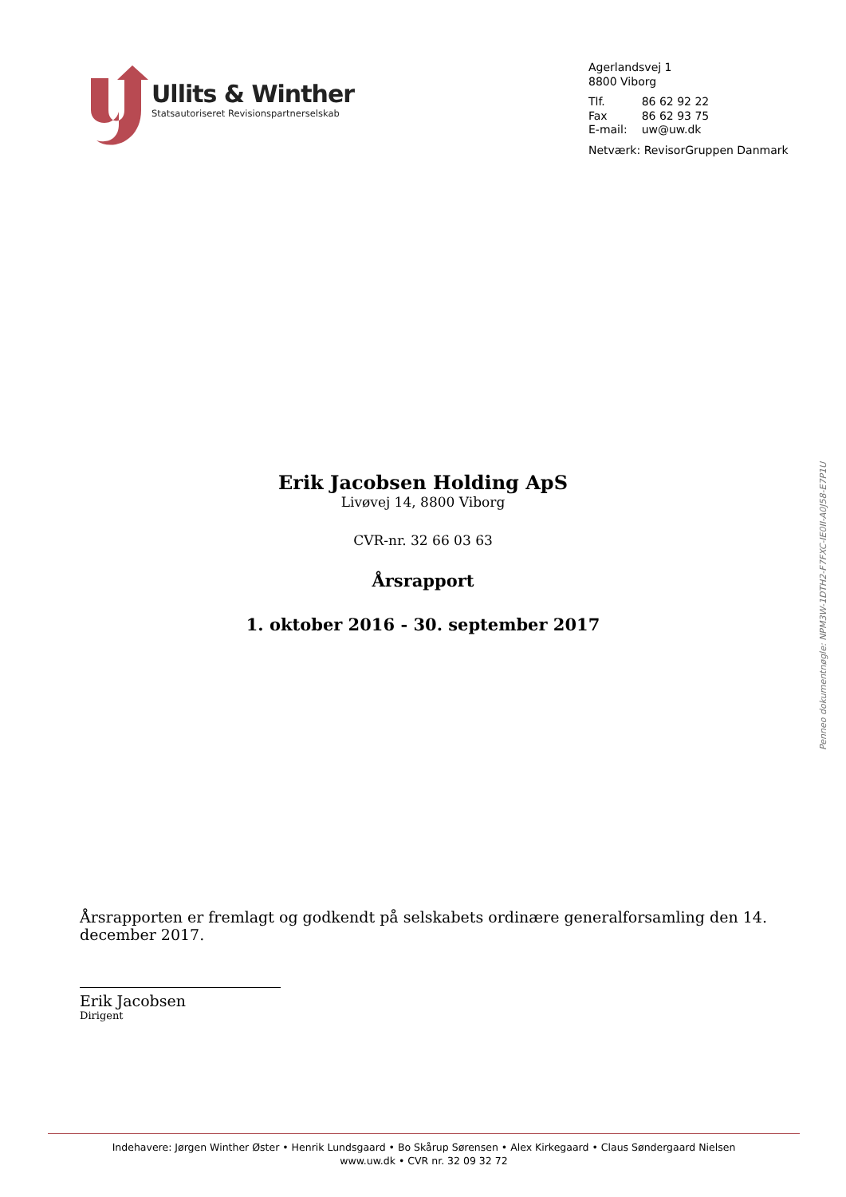Ullits & Winther
Statsautoriseret Revisionspartnerselskab
Agerlandsvej 1
8800 Viborg
| Tlf. | 86 62 92 22 |
| Fax | 86 62 93 75 |
| E-mail: | uw@uw.dk |
Netværk: RevisorGruppen Danmark
Erik Jacobsen Holding ApS
Livøvej 14, 8800 Viborg
CVR-nr. 32 66 03 63
Årsrapport
1. oktober 2016 - 30. september 2017
Årsrapporten er fremlagt og godkendt på selskabets ordinære generalforsamling den 14. december 2017.
Erik Jacobsen
Dirigent
Penneo dokumentnøgle: NPM3W-1DTH2-F7FXC-IE0II-A0J58-E7P1U
Indehavere: Jørgen Winther Øster • Henrik Lundsgaard • Bo Skårup Sørensen • Alex Kirkegaard • Claus Søndergaard Nielsen
www.uw.dk • CVR nr. 32 09 32 72